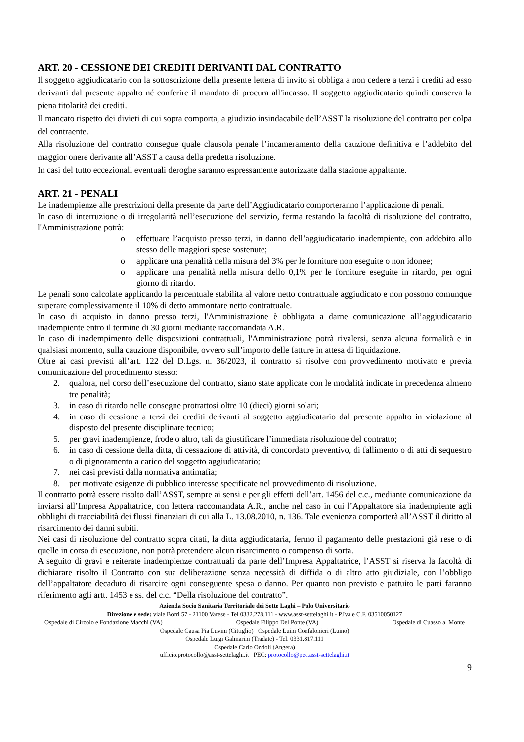ART. 20 - CESSIONE DEI CREDITI DERIVANTI DAL CONTRATTO
Il soggetto aggiudicatario con la sottoscrizione della presente lettera di invito si obbliga a non cedere a terzi i crediti ad esso derivanti dal presente appalto né conferire il mandato di procura all'incasso. Il soggetto aggiudicatario quindi conserva la piena titolarità dei crediti.
Il mancato rispetto dei divieti di cui sopra comporta, a giudizio insindacabile dell’ASST la risoluzione del contratto per colpa del contraente.
Alla risoluzione del contratto consegue quale clausola penale l’incameramento della cauzione definitiva e l’addebito del maggior onere derivante all’ASST a causa della predetta risoluzione.
In casi del tutto eccezionali eventuali deroghe saranno espressamente autorizzate dalla stazione appaltante.
ART. 21 - PENALI
Le inadempienze alle prescrizioni della presente da parte dell’Aggiudicatario comporteranno l’applicazione di penali.
In caso di interruzione o di irregolarità nell’esecuzione del servizio, ferma restando la facoltà di risoluzione del contratto, l'Amministrazione potrà:
o effettuare l’acquisto presso terzi, in danno dell’aggiudicatario inadempiente, con addebito allo stesso delle maggiori spese sostenute;
o applicare una penalità nella misura del 3% per le forniture non eseguite o non idonee;
o applicare una penalità nella misura dello 0,1% per le forniture eseguite in ritardo, per ogni giorno di ritardo.
Le penali sono calcolate applicando la percentuale stabilita al valore netto contrattuale aggiudicato e non possono comunque superare complessivamente il 10% di detto ammontare netto contrattuale.
In caso di acquisto in danno presso terzi, l'Amministrazione è obbligata a darne comunicazione all’aggiudicatario inadempiente entro il termine di 30 giorni mediante raccomandata A.R.
In caso di inadempimento delle disposizioni contrattuali, l'Amministrazione potrà rivalersi, senza alcuna formalità e in qualsiasi momento, sulla cauzione disponibile, ovvero sull’importo delle fatture in attesa di liquidazione.
Oltre ai casi previsti all’art. 122 del D.Lgs. n. 36/2023, il contratto si risolve con provvedimento motivato e previa comunicazione del procedimento stesso:
2. qualora, nel corso dell’esecuzione del contratto, siano state applicate con le modalità indicate in precedenza almeno tre penalità;
3. in caso di ritardo nelle consegne protrattosi oltre 10 (dieci) giorni solari;
4. in caso di cessione a terzi dei crediti derivanti al soggetto aggiudicatario dal presente appalto in violazione al disposto del presente disciplinare tecnico;
5. per gravi inadempienze, frode o altro, tali da giustificare l’immediata risoluzione del contratto;
6. in caso di cessione della ditta, di cessazione di attività, di concordato preventivo, di fallimento o di atti di sequestro o di pignoramento a carico del soggetto aggiudicatario;
7. nei casi previsti dalla normativa antimafia;
8. per motivate esigenze di pubblico interesse specificate nel provvedimento di risoluzione.
Il contratto potrà essere risolto dall’ASST, sempre ai sensi e per gli effetti dell’art. 1456 del c.c., mediante comunicazione da inviarsi all’Impresa Appaltatrice, con lettera raccomandata A.R., anche nel caso in cui l’Appaltatore sia inadempiente agli obblighi di tracciabilità dei flussi finanziari di cui alla L. 13.08.2010, n. 136. Tale evenienza comporterà all’ASST il diritto al risarcimento dei danni subiti.
Nei casi di risoluzione del contratto sopra citati, la ditta aggiudicataria, fermo il pagamento delle prestazioni già rese o di quelle in corso di esecuzione, non potrà pretendere alcun risarcimento o compenso di sorta.
A seguito di gravi e reiterate inadempienze contrattuali da parte dell’Impresa Appaltatrice, l’ASST si riserva la facoltà di dichiarare risolto il Contratto con sua deliberazione senza necessità di diffida o di altro atto giudiziale, con l’obbligo dell’appaltatore decaduto di risarcire ogni conseguente spesa o danno. Per quanto non previsto e pattuito le parti faranno riferimento agli artt. 1453 e ss. del c.c. “Della risoluzione del contratto”.
Azienda Socio Sanitaria Territoriale dei Sette Laghi – Polo Universitario
Direzione e sede: viale Borri 57 - 21100 Varese - Tel 0332.278.111 - www.asst-settelaghi.it - P.Iva e C.F. 03510050127
Ospedale di Circolo e Fondazione Macchi (VA) Ospedale Filippo Del Ponte (VA) Ospedale di Cuasso al Monte
Ospedale Causa Pia Luvini (Cittiglio) Ospedale Luini Confalonieri (Luino)
Ospedale Luigi Galmarini (Tradate) - Tel. 0331.817.111
Ospedale Carlo Ondoli (Angera)
ufficio.protocollo@asst-settelaghi.it PEC: protocollo@pec.asst-settelaghi.it
9